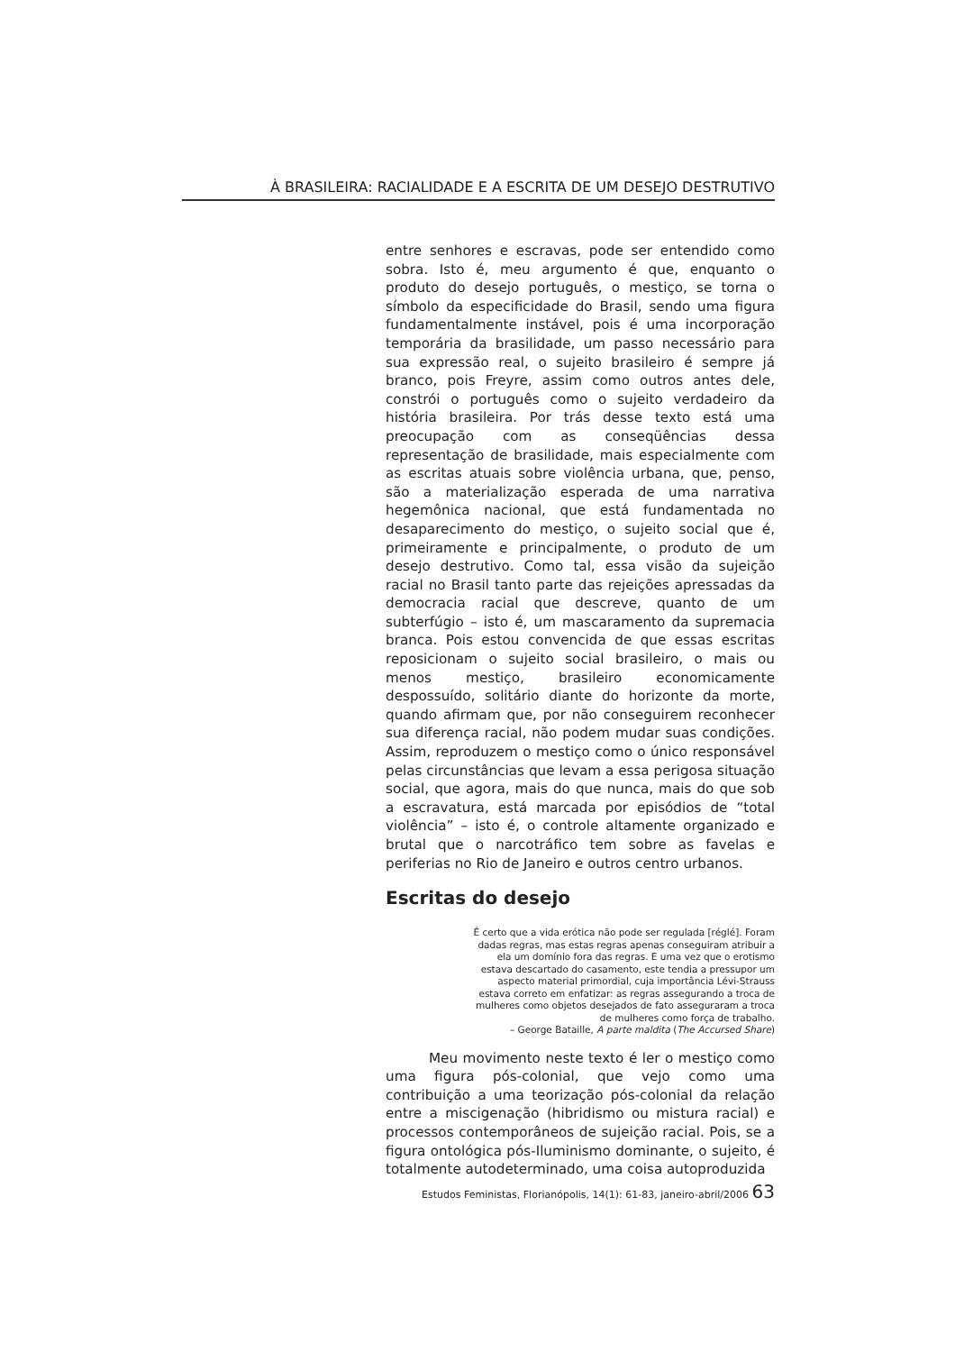À BRASILEIRA: RACIALIDADE E A ESCRITA DE UM DESEJO DESTRUTIVO
entre senhores e escravas, pode ser entendido como sobra. Isto é, meu argumento é que, enquanto o produto do desejo português, o mestiço, se torna o símbolo da especificidade do Brasil, sendo uma figura fundamentalmente instável, pois é uma incorporação temporária da brasilidade, um passo necessário para sua expressão real, o sujeito brasileiro é sempre já branco, pois Freyre, assim como outros antes dele, constrói o português como o sujeito verdadeiro da história brasileira. Por trás desse texto está uma preocupação com as conseqüências dessa representação de brasilidade, mais especialmente com as escritas atuais sobre violência urbana, que, penso, são a materialização esperada de uma narrativa hegemônica nacional, que está fundamentada no desaparecimento do mestiço, o sujeito social que é, primeiramente e principalmente, o produto de um desejo destrutivo. Como tal, essa visão da sujeição racial no Brasil tanto parte das rejeições apressadas da democracia racial que descreve, quanto de um subterfúgio – isto é, um mascaramento da supremacia branca. Pois estou convencida de que essas escritas reposicionam o sujeito social brasileiro, o mais ou menos mestiço, brasileiro economicamente despossuído, solitário diante do horizonte da morte, quando afirmam que, por não conseguirem reconhecer sua diferença racial, não podem mudar suas condições. Assim, reproduzem o mestiço como o único responsável pelas circunstâncias que levam a essa perigosa situação social, que agora, mais do que nunca, mais do que sob a escravatura, está marcada por episódios de “total violência” – isto é, o controle altamente organizado e brutal que o narcotráfico tem sobre as favelas e periferias no Rio de Janeiro e outros centro urbanos.
Escritas do desejo
É certo que a vida erótica não pode ser regulada [réglé]. Foram dadas regras, mas estas regras apenas conseguiram atribuir a ela um domínio fora das regras. E uma vez que o erotismo estava descartado do casamento, este tendia a pressupor um aspecto material primordial, cuja importância Lévi-Strauss estava correto em enfatizar: as regras assegurando a troca de mulheres como objetos desejados de fato asseguraram a troca de mulheres como força de trabalho.
– George Bataille, A parte maldita (The Accursed Share)
Meu movimento neste texto é ler o mestiço como uma figura pós-colonial, que vejo como uma contribuição a uma teorização pós-colonial da relação entre a miscigenação (hibridismo ou mistura racial) e processos contemporâneos de sujeição racial. Pois, se a figura ontológica pós-Iluminismo dominante, o sujeito, é totalmente autodeterminado, uma coisa autoproduzida
Estudos Feministas, Florianópolis, 14(1): 61-83, janeiro-abril/2006 63